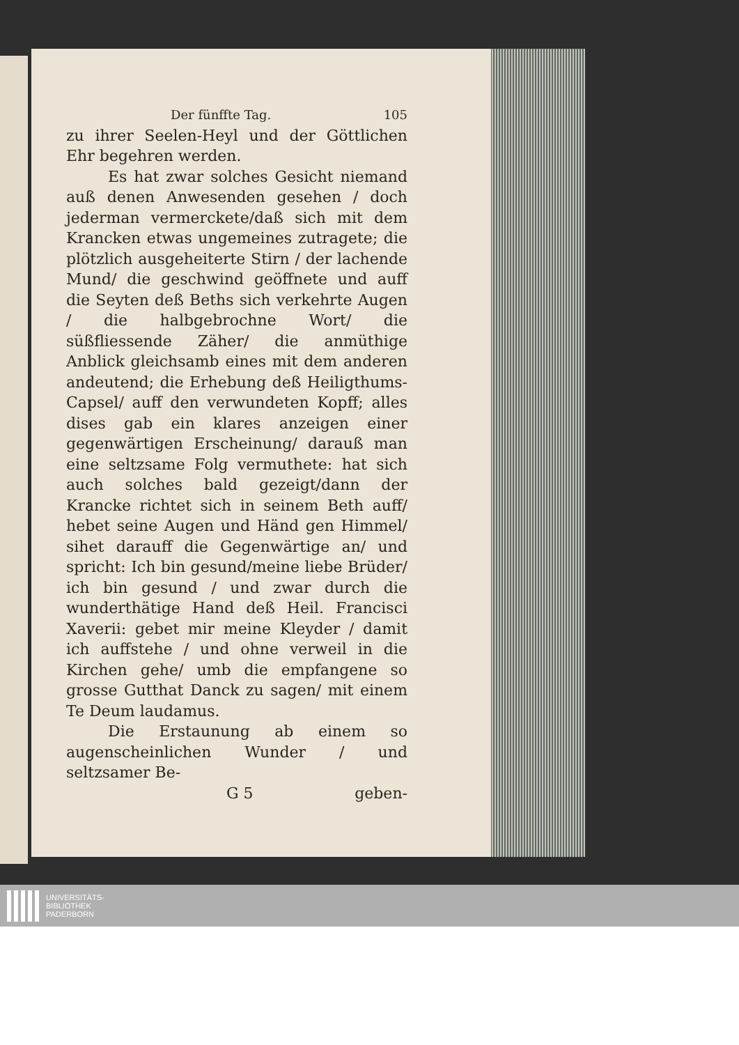Der fünffte Tag. 105
zu ihrer Seelen-Heyl und der Göttlichen Ehr begehren werden.
Es hat zwar solches Gesicht niemand auß denen Anwesenden gesehen / doch jederman vermerckete/daß sich mit dem Krancken etwas ungemeines zutragete; die plötzlich ausgeheiterte Stirn / der lachende Mund/ die geschwind geöffnete und auff die Seyten deß Beths sich verkehrte Augen / die halbgebrochne Wort/ die süßfliessende Zäher/ die anmüthige Anblick gleichsamb eines mit dem anderen andeutend; die Erhebung deß Heiligthums-Capsel/ auff den verwundeten Kopff; alles dises gab ein klares anzeigen einer gegenwärtigen Erscheinung/ darauß man eine seltzsame Folg vermuthete: hat sich auch solches bald gezeigt/dann der Krancke richtet sich in seinem Beth auff/ hebet seine Augen und Händ gen Himmel/ sihet darauff die Gegenwärtige an/ und spricht: Ich bin gesund/meine liebe Brüder/ ich bin gesund / und zwar durch die wunderthätige Hand deß Heil. Francisci Xaverii: gebet mir meine Kleyder / damit ich auffstehe / und ohne verweil in die Kirchen gehe/ umb die empfangene so grosse Gutthat Danck zu sagen/ mit einem Te Deum laudamus.
Die Erstaunung ab einem so augenscheinlichen Wunder / und seltzsamer Be-
G 5 geben-
UNIVERSITÄTS-
BIBLIOTHEK
PADERBORN